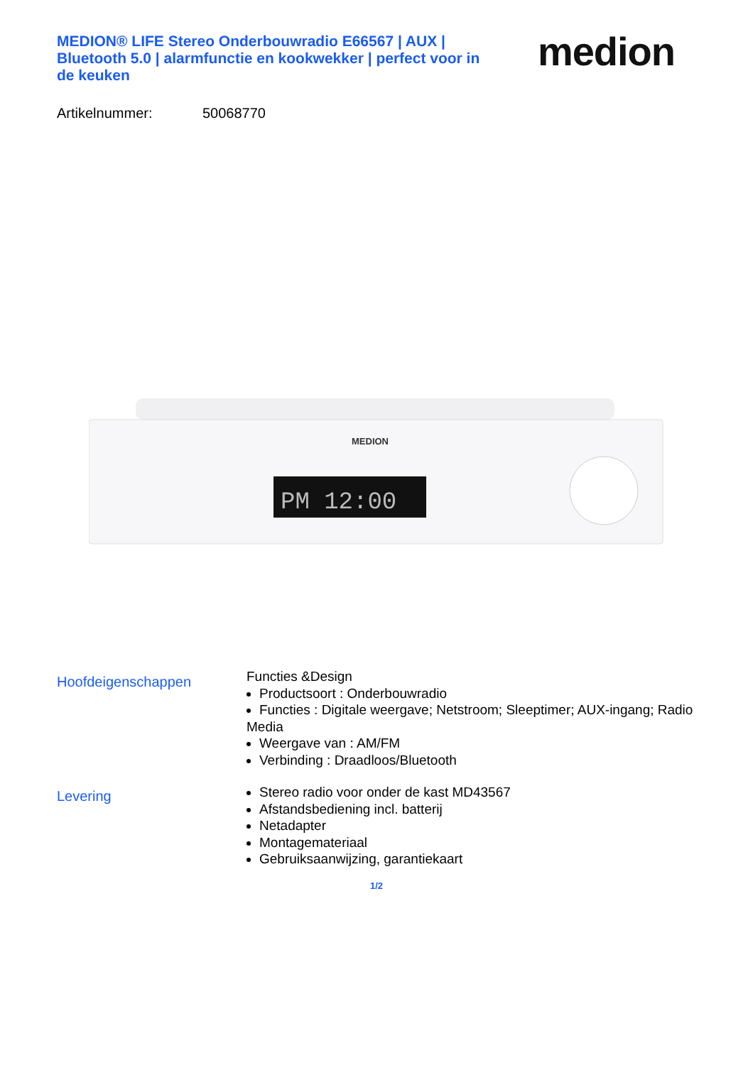MEDION® LIFE Stereo Onderbouwradio E66567 | AUX | Bluetooth 5.0 | alarmfunctie en kookwekker | perfect voor in de keuken
medion
Artikelnummer: 50068770
PM 12:00
MEDION
Hoofdeigenschappen
Functies &Design
Productsoort : Onderbouwradio
Functies : Digitale weergave; Netstroom; Sleeptimer; AUX-ingang; Radio
Media
Weergave van : AM/FM
Verbinding : Draadloos/Bluetooth
Levering
Stereo radio voor onder de kast MD43567
Afstandsbediening incl. batterij
Netadapter
Montagemateriaal
Gebruiksaanwijzing, garantiekaart
1/2